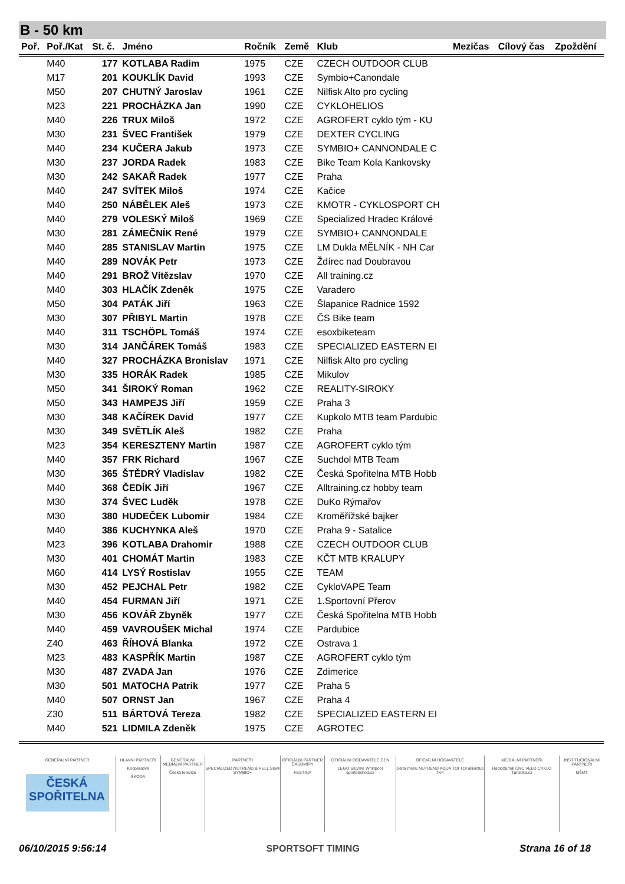B - 50 km
| Poř. | Poř./Kat | St. č. | Jméno | Ročník | Země | Klub | Mezičas | Cílový čas | Zpoždění |
| --- | --- | --- | --- | --- | --- | --- | --- | --- | --- |
| | M40 | 177 | KOTLABA Radim | 1975 | CZE | CZECH OUTDOOR CLUB | | | |
| | M17 | 201 | KOUKLÍK David | 1993 | CZE | Symbio+Canondale | | | |
| | M50 | 207 | CHUTNÝ Jaroslav | 1961 | CZE | Nilfisk Alto pro cycling | | | |
| | M23 | 221 | PROCHÁZKA Jan | 1990 | CZE | CYKLOHELIOS | | | |
| | M40 | 226 | TRUX Miloš | 1972 | CZE | AGROFERT cyklo tým - KU | | | |
| | M30 | 231 | ŠVEC František | 1979 | CZE | DEXTER CYCLING | | | |
| | M40 | 234 | KUČERA Jakub | 1973 | CZE | SYMBIO+ CANNONDALE C | | | |
| | M30 | 237 | JORDA Radek | 1983 | CZE | Bike Team Kola Kankovsky | | | |
| | M30 | 242 | SAKAŘ Radek | 1977 | CZE | Praha | | | |
| | M40 | 247 | SVÍTEK Miloš | 1974 | CZE | Kačice | | | |
| | M40 | 250 | NÁBĚLEK Aleš | 1973 | CZE | KMOTR - CYKLOSPORT CH | | | |
| | M40 | 279 | VOLESKÝ Miloš | 1969 | CZE | Specialized Hradec Králové | | | |
| | M30 | 281 | ZÁMEČNÍK René | 1979 | CZE | SYMBIO+ CANNONDALE | | | |
| | M40 | 285 | STANISLAV Martin | 1975 | CZE | LM Dukla MĚLNÍK - NH Car | | | |
| | M40 | 289 | NOVÁK Petr | 1973 | CZE | Ždírec nad Doubravou | | | |
| | M40 | 291 | BROŽ Vítězslav | 1970 | CZE | All training.cz | | | |
| | M40 | 303 | HLAČÍK Zdeněk | 1975 | CZE | Varadero | | | |
| | M50 | 304 | PATÁK Jiří | 1963 | CZE | Šlapanice Radnice 1592 | | | |
| | M30 | 307 | PŘIBYL Martin | 1978 | CZE | ČS Bike team | | | |
| | M40 | 311 | TSCHÖPL Tomáš | 1974 | CZE | esoxbiketeam | | | |
| | M30 | 314 | JANČÁREK Tomáš | 1983 | CZE | SPECIALIZED EASTERN EI | | | |
| | M40 | 327 | PROCHÁZKA Bronislav | 1971 | CZE | Nilfisk Alto pro cycling | | | |
| | M30 | 335 | HORÁK Radek | 1985 | CZE | Mikulov | | | |
| | M50 | 341 | ŠIROKÝ Roman | 1962 | CZE | REALITY-SIROKY | | | |
| | M50 | 343 | HAMPEJS Jiří | 1959 | CZE | Praha 3 | | | |
| | M30 | 348 | KAČÍREK David | 1977 | CZE | Kupkolo MTB team Pardubic | | | |
| | M30 | 349 | SVĚTLÍK Aleš | 1982 | CZE | Praha | | | |
| | M23 | 354 | KERESZTENY Martin | 1987 | CZE | AGROFERT cyklo tým | | | |
| | M40 | 357 | FRK Richard | 1967 | CZE | Suchdol MTB Team | | | |
| | M30 | 365 | ŠTĚDRÝ Vladislav | 1982 | CZE | Česká Spořitelna MTB Hobb | | | |
| | M40 | 368 | ČEDÍK Jiří | 1967 | CZE | Alltraining.cz hobby team | | | |
| | M30 | 374 | ŠVEC Luděk | 1978 | CZE | DuKo Rýmařov | | | |
| | M30 | 380 | HUDEČEK Lubomir | 1984 | CZE | Kroměřížské bajker | | | |
| | M40 | 386 | KUCHYNKA Aleš | 1970 | CZE | Praha 9 - Satalice | | | |
| | M23 | 396 | KOTLABA Drahomir | 1988 | CZE | CZECH OUTDOOR CLUB | | | |
| | M30 | 401 | CHOMÁT Martin | 1983 | CZE | KČT MTB KRALUPY | | | |
| | M60 | 414 | LYSÝ Rostislav | 1955 | CZE | TEAM | | | |
| | M30 | 452 | PEJCHAL Petr | 1982 | CZE | CykloVAPE Team | | | |
| | M40 | 454 | FURMAN Jiří | 1971 | CZE | 1.Sportovní Přerov | | | |
| | M30 | 456 | KOVÁŘ Zbyněk | 1977 | CZE | Česká Spořitelna MTB Hobb | | | |
| | M40 | 459 | VAVROUŠEK Michal | 1974 | CZE | Pardubice | | | |
| | Z40 | 463 | ŘÍHOVÁ Blanka | 1972 | CZE | Ostrava 1 | | | |
| | M23 | 483 | KASPŘÍK Martin | 1987 | CZE | AGROFERT cyklo tým | | | |
| | M30 | 487 | ZVADA Jan | 1976 | CZE | Zdimerice | | | |
| | M30 | 501 | MATOCHA Patrik | 1977 | CZE | Praha 5 | | | |
| | M40 | 507 | ORNST Jan | 1967 | CZE | Praha 4 | | | |
| | Z30 | 511 | BÁRTOVÁ Tereza | 1982 | CZE | SPECIALIZED EASTERN EI | | | |
| | M40 | 521 | LIDMILA Zdeněk | 1975 | CZE | AGROTEC | | | |
GENERÁLNÍ PARTNER
ČESKÁ SPOŘITELNA
HLAVNÍ PARTNEŘI
Kooperativa
ŠKODA
GENERÁLNÍ MEDIÁLNÍ PARTNER
Česká televize
PARTNEŘI
SPECIALIZED NUTREND BIRELL Slawl SYMBIO+
OFICIÁLNÍ PARTNER ČASOMÍRY
FESTINA
OFICIÁLNÍ DODAVATELÉ CEN
LEGO SILVINI Whirlpool sportobchod.cz
OFICIÁLNÍ DODAVATELÉ
Delta menu NUTREND AQUA TOI TOI allivictus TKF
MEDIÁLNÍ PARTNEŘI
Radiožurnál CNC VELO CYKLO Turistika.cz
INSTITUCIONÁLNÍ PARTNEŘI
MŠMT
06/10/2015 9:56:14 SPORTSOFT TIMING Strana 16 of 18